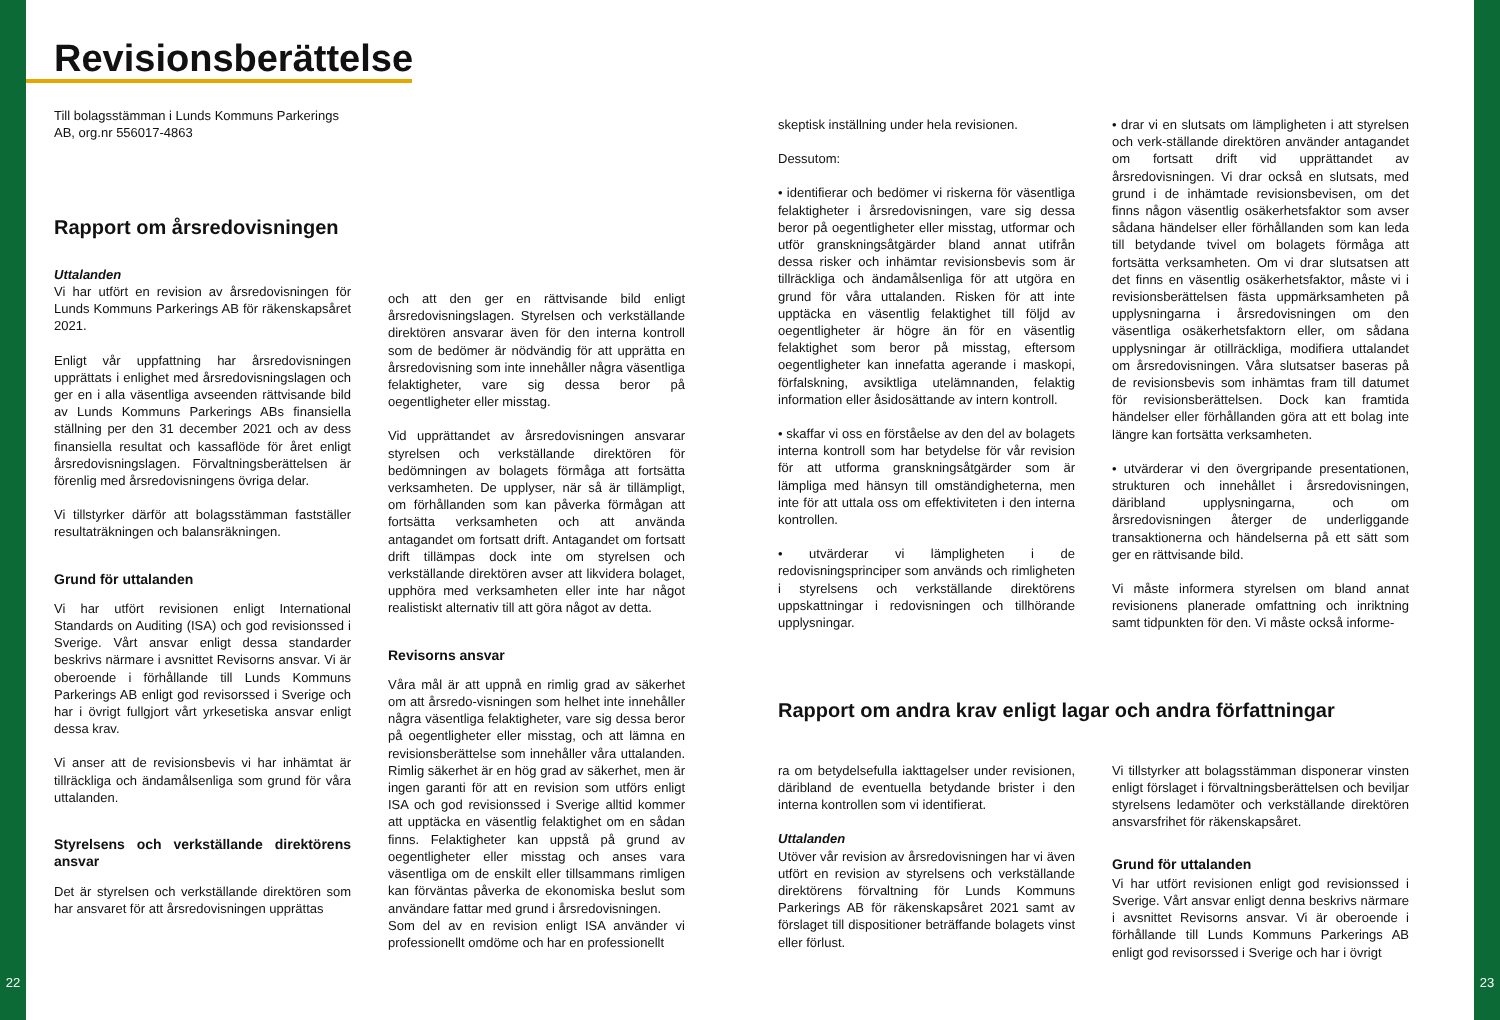22
Revisionsberättelse
Till bolagsstämman i Lunds Kommuns Parkerings AB, org.nr 556017-4863
Rapport om årsredovisningen
Uttalanden
Vi har utfört en revision av årsredovisningen för Lunds Kommuns Parkerings AB för räkenskapsåret 2021.
Enligt vår uppfattning har årsredovisningen upprättats i enlighet med årsredovisningslagen och ger en i alla väsentliga avseenden rättvisande bild av Lunds Kommuns Parkerings ABs finansiella ställning per den 31 december 2021 och av dess finansiella resultat och kassaflöde för året enligt årsredovisningslagen. Förvaltningsberättelsen är förenlig med årsredovisningens övriga delar.
Vi tillstyrker därför att bolagsstämman fastställer resultaträkningen och balansräkningen.
Grund för uttalanden
Vi har utfört revisionen enligt International Standards on Auditing (ISA) och god revisionssed i Sverige. Vårt ansvar enligt dessa standarder beskrivs närmare i avsnittet Revisorns ansvar. Vi är oberoende i förhållande till Lunds Kommuns Parkerings AB enligt god revisorssed i Sverige och har i övrigt fullgjort vårt yrkesetiska ansvar enligt dessa krav.
Vi anser att de revisionsbevis vi har inhämtat är tillräckliga och ändamålsenliga som grund för våra uttalanden.
Styrelsens och verkställande direktörens ansvar
Det är styrelsen och verkställande direktören som har ansvaret för att årsredovisningen upprättas
och att den ger en rättvisande bild enligt årsredovisningslagen. Styrelsen och verkställande direktören ansvarar även för den interna kontroll som de bedömer är nödvändig för att upprätta en årsredovisning som inte innehåller några väsentliga felaktigheter, vare sig dessa beror på oegentligheter eller misstag.
Vid upprättandet av årsredovisningen ansvarar styrelsen och verkställande direktören för bedömningen av bolagets förmåga att fortsätta verksamheten. De upplyser, när så är tillämpligt, om förhållanden som kan påverka förmågan att fortsätta verksamheten och att använda antagandet om fortsatt drift. Antagandet om fortsatt drift tillämpas dock inte om styrelsen och verkställande direktören avser att likvidera bolaget, upphöra med verksamheten eller inte har något realistiskt alternativ till att göra något av detta.
Revisorns ansvar
Våra mål är att uppnå en rimlig grad av säkerhet om att årsredo-visningen som helhet inte innehåller några väsentliga felaktigheter, vare sig dessa beror på oegentligheter eller misstag, och att lämna en revisionsberättelse som innehåller våra uttalanden. Rimlig säkerhet är en hög grad av säkerhet, men är ingen garanti för att en revision som utförs enligt ISA och god revisionssed i Sverige alltid kommer att upptäcka en väsentlig felaktighet om en sådan finns. Felaktigheter kan uppstå på grund av oegentligheter eller misstag och anses vara väsentliga om de enskilt eller tillsammans rimligen kan förväntas påverka de ekonomiska beslut som användare fattar med grund i årsredovisningen.
Som del av en revision enligt ISA använder vi professionellt omdöme och har en professionellt
skeptisk inställning under hela revisionen.
Dessutom:
• identifierar och bedömer vi riskerna för väsentliga felaktigheter i årsredovisningen, vare sig dessa beror på oegentligheter eller misstag, utformar och utför granskningsåtgärder bland annat utifrån dessa risker och inhämtar revisionsbevis som är tillräckliga och ändamålsenliga för att utgöra en grund för våra uttalanden. Risken för att inte upptäcka en väsentlig felaktighet till följd av oegentligheter är högre än för en väsentlig felaktighet som beror på misstag, eftersom oegentligheter kan innefatta agerande i maskopi, förfalskning, avsiktliga utelämnanden, felaktig information eller åsidosättande av intern kontroll.
• skaffar vi oss en förståelse av den del av bolagets interna kontroll som har betydelse för vår revision för att utforma granskningsåtgärder som är lämpliga med hänsyn till omständigheterna, men inte för att uttala oss om effektiviteten i den interna kontrollen.
• utvärderar vi lämpligheten i de redovisningsprinciper som används och rimligheten i styrelsens och verkställande direktörens uppskattningar i redovisningen och tillhörande upplysningar.
• drar vi en slutsats om lämpligheten i att styrelsen och verk-ställande direktören använder antagandet om fortsatt drift vid upprättandet av årsredovisningen. Vi drar också en slutsats, med grund i de inhämtade revisionsbevisen, om det finns någon väsentlig osäkerhetsfaktor som avser sådana händelser eller förhållanden som kan leda till betydande tvivel om bolagets förmåga att fortsätta verksamheten. Om vi drar slutsatsen att det finns en väsentlig osäkerhetsfaktor, måste vi i revisionsberättelsen fästa uppmärksamheten på upplysningarna i årsredovisningen om den väsentliga osäkerhetsfaktorn eller, om sådana upplysningar är otillräckliga, modifiera uttalandet om årsredovisningen. Våra slutsatser baseras på de revisionsbevis som inhämtas fram till datumet för revisionsberättelsen. Dock kan framtida händelser eller förhållanden göra att ett bolag inte längre kan fortsätta verksamheten.
• utvärderar vi den övergripande presentationen, strukturen och innehållet i årsredovisningen, däribland upplysningarna, och om årsredovisningen återger de underliggande transaktionerna och händelserna på ett sätt som ger en rättvisande bild.
Vi måste informera styrelsen om bland annat revisionens planerade omfattning och inriktning samt tidpunkten för den. Vi måste också informe-
Rapport om andra krav enligt lagar och andra författningar
ra om betydelsefulla iakttagelser under revisionen, däribland de eventuella betydande brister i den interna kontrollen som vi identifierat.
Uttalanden
Utöver vår revision av årsredovisningen har vi även utfört en revision av styrelsens och verkställande direktörens förvaltning för Lunds Kommuns Parkerings AB för räkenskapsåret 2021 samt av förslaget till dispositioner beträffande bolagets vinst eller förlust.
Vi tillstyrker att bolagsstämman disponerar vinsten enligt förslaget i förvaltningsberättelsen och beviljar styrelsens ledamöter och verkställande direktören ansvarsfrihet för räkenskapsåret.
Grund för uttalanden
Vi har utfört revisionen enligt god revisionssed i Sverige. Vårt ansvar enligt denna beskrivs närmare i avsnittet Revisorns ansvar. Vi är oberoende i förhållande till Lunds Kommuns Parkerings AB enligt god revisorssed i Sverige och har i övrigt
23